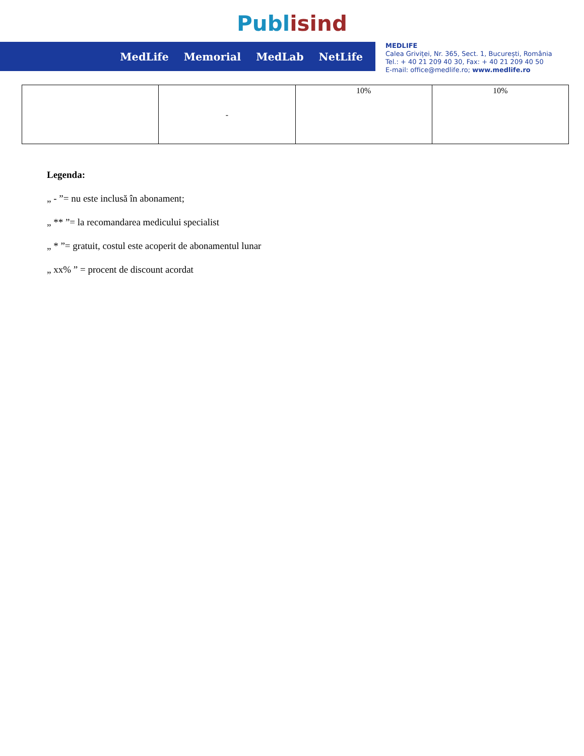Publ isind
MedLife Memorial MedLab NetLife
MEDLIFE
Calea Griviței, Nr. 365, Sect. 1, București, România
Tel.: + 40 21 209 40 30, Fax: + 40 21 209 40 50
E-mail: office@medlife.ro; www.medlife.ro
| | - | 10% | 10% |
Legenda:
„ - ”= nu este inclusă în abonament;
„ ** ”= la recomandarea medicului specialist
„ * ”= gratuit, costul este acoperit de abonamentul lunar
„ xx% ” = procent de discount acordat